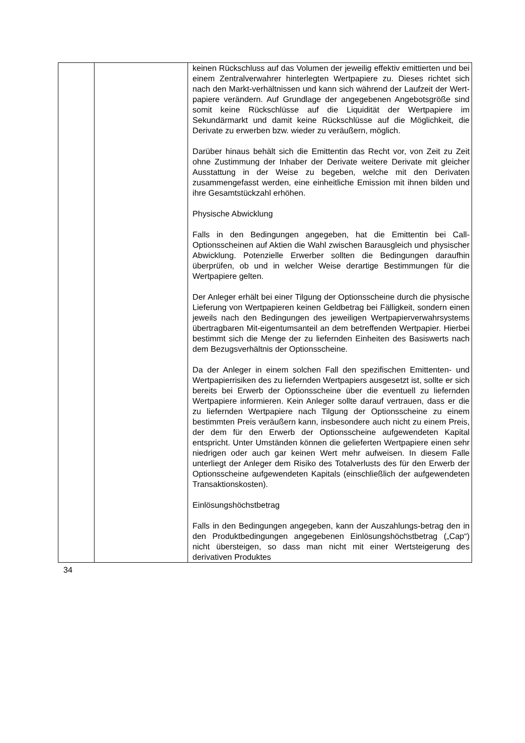| | | keinen Rückschluss auf das Volumen der jeweilig effektiv emittierten und bei einem Zentralverwahrer hinterlegten Wertpapiere zu. Dieses richtet sich nach den Markt-verhältnissen und kann sich während der Laufzeit der Wert-papiere verändern. Auf Grundlage der angegebenen Angebotsgröße sind somit keine Rückschlüsse auf die Liquidität der Wertpapiere im Sekundärmarkt und damit keine Rückschlüsse auf die Möglichkeit, die Derivate zu erwerben bzw. wieder zu veräußern, möglich. Darüber hinaus behält sich die Emittentin das Recht vor, von Zeit zu Zeit ohne Zustimmung der Inhaber der Derivate weitere Derivate mit gleicher Ausstattung in der Weise zu begeben, welche mit den Derivaten zusammengefasst werden, eine einheitliche Emission mit ihnen bilden und ihre Gesamtstückzahl erhöhen. Physische Abwicklung Falls in den Bedingungen angegeben, hat die Emittentin bei Call-Optionsscheinen auf Aktien die Wahl zwischen Barausgleich und physischer Abwicklung. Potenzielle Erwerber sollten die Bedingungen daraufhin überprüfen, ob und in welcher Weise derartige Bestimmungen für die Wertpapiere gelten. Der Anleger erhält bei einer Tilgung der Optionsscheine durch die physische Lieferung von Wertpapieren keinen Geldbetrag bei Fälligkeit, sondern einen jeweils nach den Bedingungen des jeweiligen Wertpapierverwahrsystems übertragbaren Mit-eigentumsanteil an dem betreffenden Wertpapier. Hierbei bestimmt sich die Menge der zu liefernden Einheiten des Basiswerts nach dem Bezugsverhältnis der Optionsscheine. Da der Anleger in einem solchen Fall den spezifischen Emittenten- und Wertpapierrisiken des zu liefernden Wertpapiers ausgesetzt ist, sollte er sich bereits bei Erwerb der Optionsscheine über die eventuell zu liefernden Wertpapiere informieren. Kein Anleger sollte darauf vertrauen, dass er die zu liefernden Wertpapiere nach Tilgung der Optionsscheine zu einem bestimmten Preis veräußern kann, insbesondere auch nicht zu einem Preis, der dem für den Erwerb der Optionsscheine aufgewendeten Kapital entspricht. Unter Umständen können die gelieferten Wertpapiere einen sehr niedrigen oder auch gar keinen Wert mehr aufweisen. In diesem Falle unterliegt der Anleger dem Risiko des Totalverlusts des für den Erwerb der Optionsscheine aufgewendeten Kapitals (einschließlich der aufgewendeten Transaktionskosten). Einlösungshöchstbetrag Falls in den Bedingungen angegeben, kann der Auszahlungs-betrag den in den Produktbedingungen angegebenen Einlösungshöchstbetrag („Cap“) nicht übersteigen, so dass man nicht mit einer Wertsteigerung des derivativen Produktes |
34